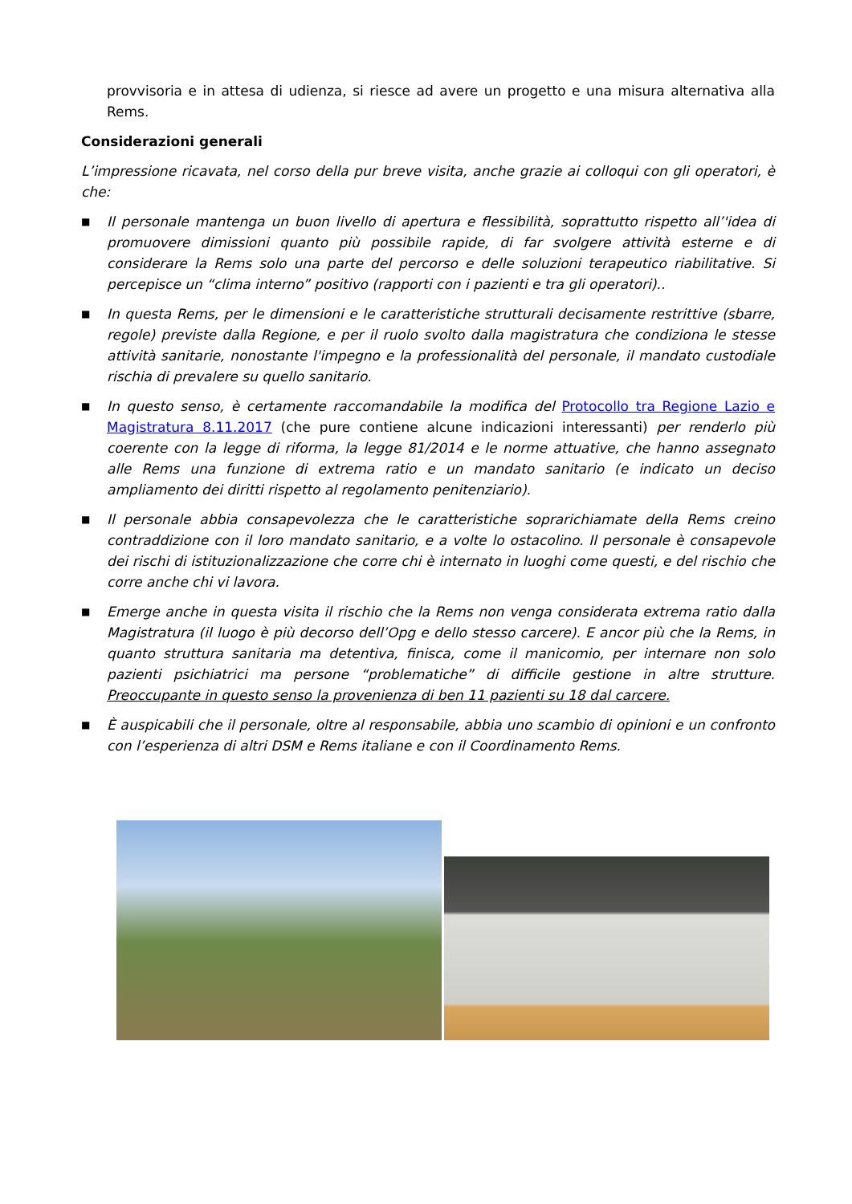provvisoria e in attesa di udienza, si riesce ad avere un progetto e una misura alternativa alla Rems.
Considerazioni generali
L’impressione ricavata, nel corso della pur breve visita, anche grazie ai colloqui con gli operatori, è che:
■ Il personale mantenga un buon livello di apertura e flessibilità, soprattutto rispetto all’'idea di promuovere dimissioni quanto più possibile rapide, di far svolgere attività esterne e di considerare la Rems solo una parte del percorso e delle soluzioni terapeutico riabilitative. Si percepisce un “clima interno” positivo (rapporti con i pazienti e tra gli operatori)..
■ In questa Rems, per le dimensioni e le caratteristiche strutturali decisamente restrittive (sbarre, regole) previste dalla Regione, e per il ruolo svolto dalla magistratura che condiziona le stesse attività sanitarie, nonostante l'impegno e la professionalità del personale, il mandato custodiale rischia di prevalere su quello sanitario.
■ In questo senso, è certamente raccomandabile la modifica del Protocollo tra Regione Lazio e Magistratura 8.11.2017 (che pure contiene alcune indicazioni interessanti) per renderlo più coerente con la legge di riforma, la legge 81/2014 e le norme attuative, che hanno assegnato alle Rems una funzione di extrema ratio e un mandato sanitario (e indicato un deciso ampliamento dei diritti rispetto al regolamento penitenziario).
■ Il personale abbia consapevolezza che le caratteristiche soprarichiamate della Rems creino contraddizione con il loro mandato sanitario, e a volte lo ostacolino. Il personale è consapevole dei rischi di istituzionalizzazione che corre chi è internato in luoghi come questi, e del rischio che corre anche chi vi lavora.
■ Emerge anche in questa visita il rischio che la Rems non venga considerata extrema ratio dalla Magistratura (il luogo è più decorso dell’Opg e dello stesso carcere). E ancor più che la Rems, in quanto struttura sanitaria ma detentiva, finisca, come il manicomio, per internare non solo pazienti psichiatrici ma persone “problematiche” di difficile gestione in altre strutture. Preoccupante in questo senso la provenienza di ben 11 pazienti su 18 dal carcere.
■ È auspicabili che il personale, oltre al responsabile, abbia uno scambio di opinioni e un confronto con l’esperienza di altri DSM e Rems italiane e con il Coordinamento Rems.